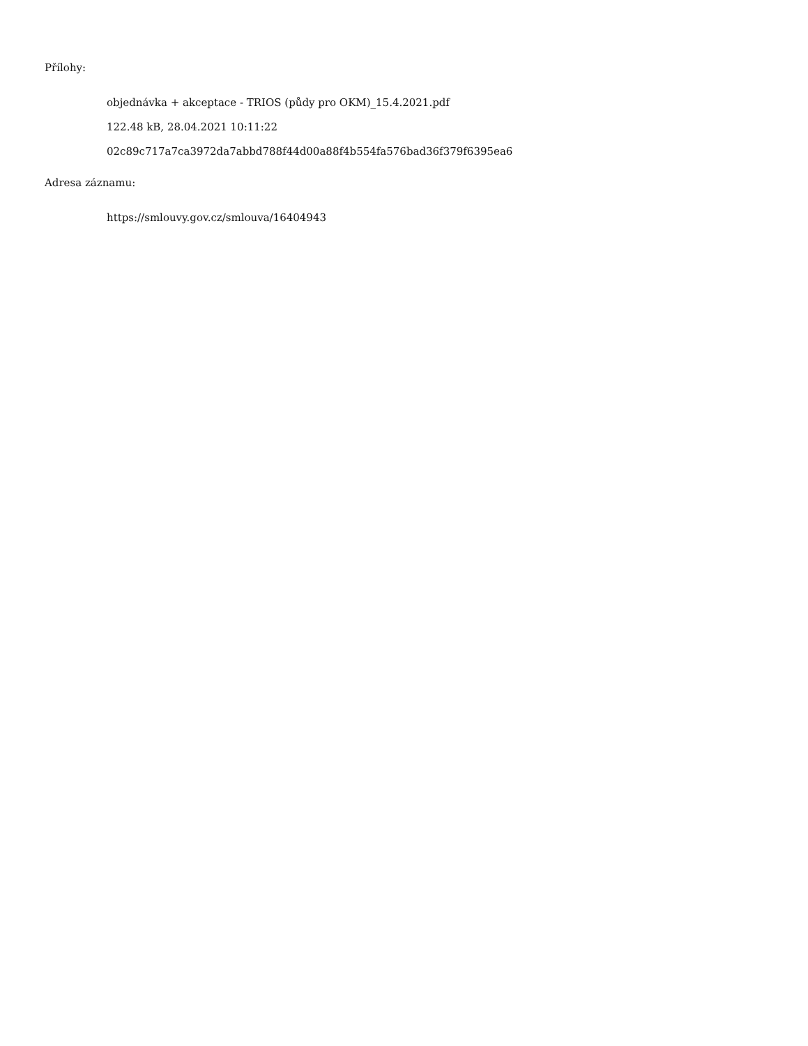Přílohy:
objednávka + akceptace - TRIOS (půdy pro OKM)_15.4.2021.pdf
122.48 kB, 28.04.2021 10:11:22
02c89c717a7ca3972da7abbd788f44d00a88f4b554fa576bad36f379f6395ea6
Adresa záznamu:
https://smlouvy.gov.cz/smlouva/16404943